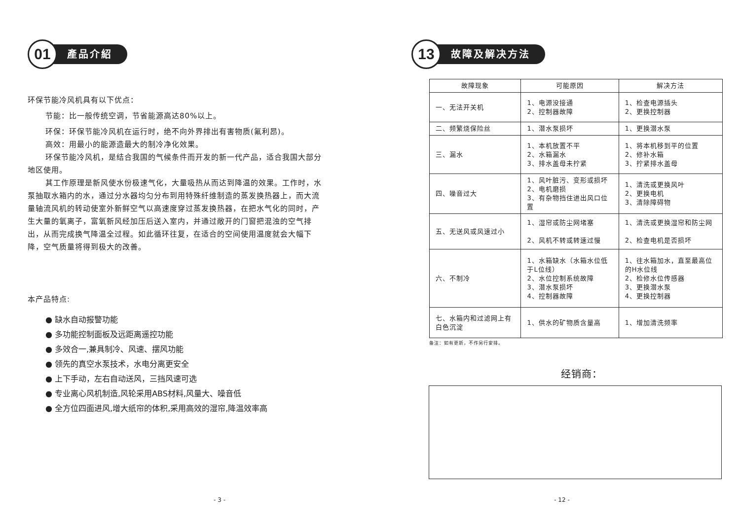01
產品介紹
环保节能冷风机具有以下优点：
节能：比一般传统空调，节省能源高达80%以上。
环保：环保节能冷风机在运行时，绝不向外界排出有害物质(氟利昂)。
高效：用最小的能源造最大的制冷净化效果。
环保节能冷风机，是结合我国的气候条件而开发的新一代产品，适合我国大部分地区使用。
其工作原理是新风使水份极速气化，大量吸热从而达到降温的效果。工作时，水泵抽取水箱内的水，通过分水器均匀分布到用特殊纤维制造的蒸发换热器上，而大流量轴流风机的转动使室外新鲜空气以高速度穿过蒸发换热器，在把水气化的同时，产生大量的氧离子，富氧新风经加压后送入室内，并通过敞开的门窗把混浊的空气排出，从而完成换气降温全过程。如此循环往复，在适合的空间使用温度就会大幅下降，空气质量将得到极大的改善。
本产品特点:
● 缺水自动报警功能
● 多功能控制面板及远距离遥控功能
● 多效合一,兼具制冷、风速、摆风功能
● 领先的真空水泵技术，水电分离更安全
● 上下手动，左右自动送风，三挡风速可选
● 专业离心风机制造,风轮采用ABS材料,风量大、噪音低
● 全方位四面进风,增大纸帘的体积,采用高效的湿帘,降温效率高
- 3 -
13
故障及解决方法
| 故障现象 | 可能原因 | 解决方法 |
| --- | --- | --- |
| 一、无法开关机 | 1、电源没接通 2、控制器故障 | 1、检查电源插头 2、更换控制器 |
| 二、频繁烧保险丝 | 1、潜水泵损坏 | 1、更换潜水泵 |
| 三、漏水 | 1、本机放置不平 2、水箱漏水 3、排水盖母未拧紧 | 1、将本机移到平的位置 2、修补水箱 3、拧紧排水盖母 |
| 四、噪音过大 | 1、风叶脏污、变形或损坏 2、电机磨损 3、有杂物挡住进出风口位置 | 1、清洗或更换风叶 2、更换电机 3、清除障碍物 |
| 五、无送风或风速过小 | 1、湿帘或防尘网堵塞 2、风机不转或转速过慢 | 1、清洗或更换湿帘和防尘网 2、检查电机是否损坏 |
| 六、不制冷 | 1、水箱缺水（水箱水位低于L位线） 2、水位控制系统故障 3、潜水泵损坏 4、控制器故障 | 1、往水箱加水，直至最高位的H水位线 2、检修水位传感器 3、更换潜水泵 4、更换控制器 |
| 七、水箱内和过滤网上有白色沉淀 | 1、供水的矿物质含量高 | 1、增加清洗频率 |
备注：如有更新，不作另行安排。
经销商：
- 12 -